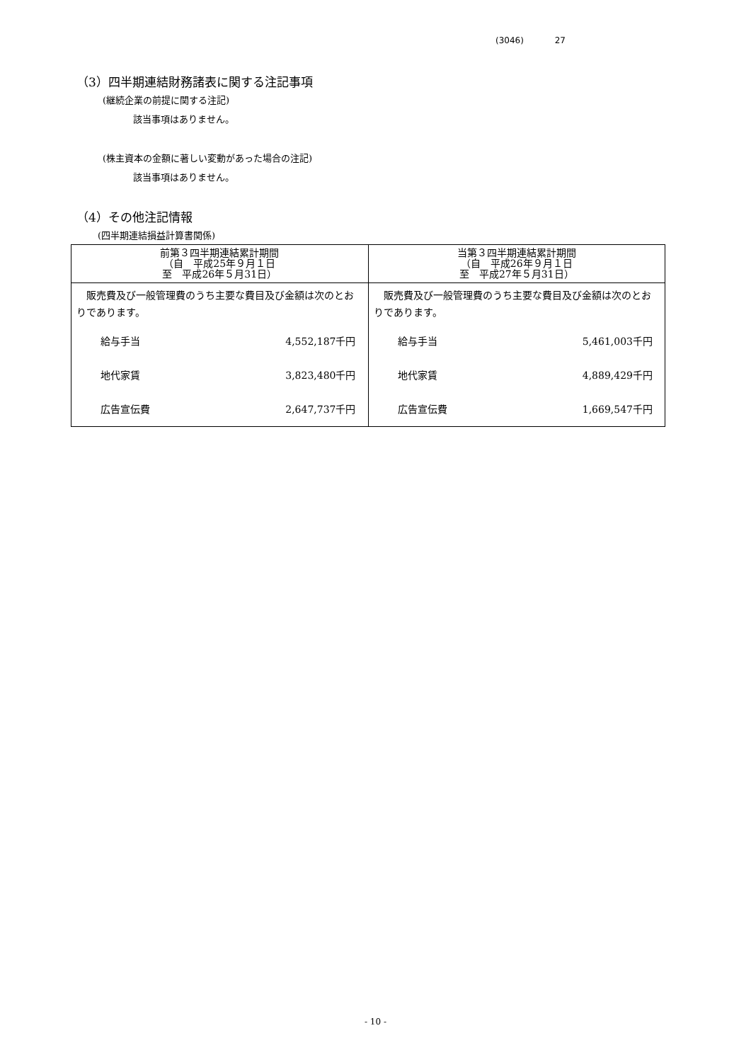(3046) 27
（3）四半期連結財務諸表に関する注記事項
(継続企業の前提に関する注記)
該当事項はありません。
(株主資本の金額に著しい変動があった場合の注記)
該当事項はありません。
（4）その他注記情報
(四半期連結損益計算書関係)
| 前第３四半期連結累計期間 （自 平成25年９月１日 至 平成26年５月31日） | 当第３四半期連結累計期間 （自 平成26年９月１日 至 平成27年５月31日） |
| --- | --- |
| 販売費及び一般管理費のうち主要な費目及び金額は次のとおりであります。 給与手当 4,552,187千円 地代家賃 3,823,480千円 広告宣伝費 2,647,737千円 | 販売費及び一般管理費のうち主要な費目及び金額は次のとおりであります。 給与手当 5,461,003千円 地代家賃 4,889,429千円 広告宣伝費 1,669,547千円 |
- 10 -